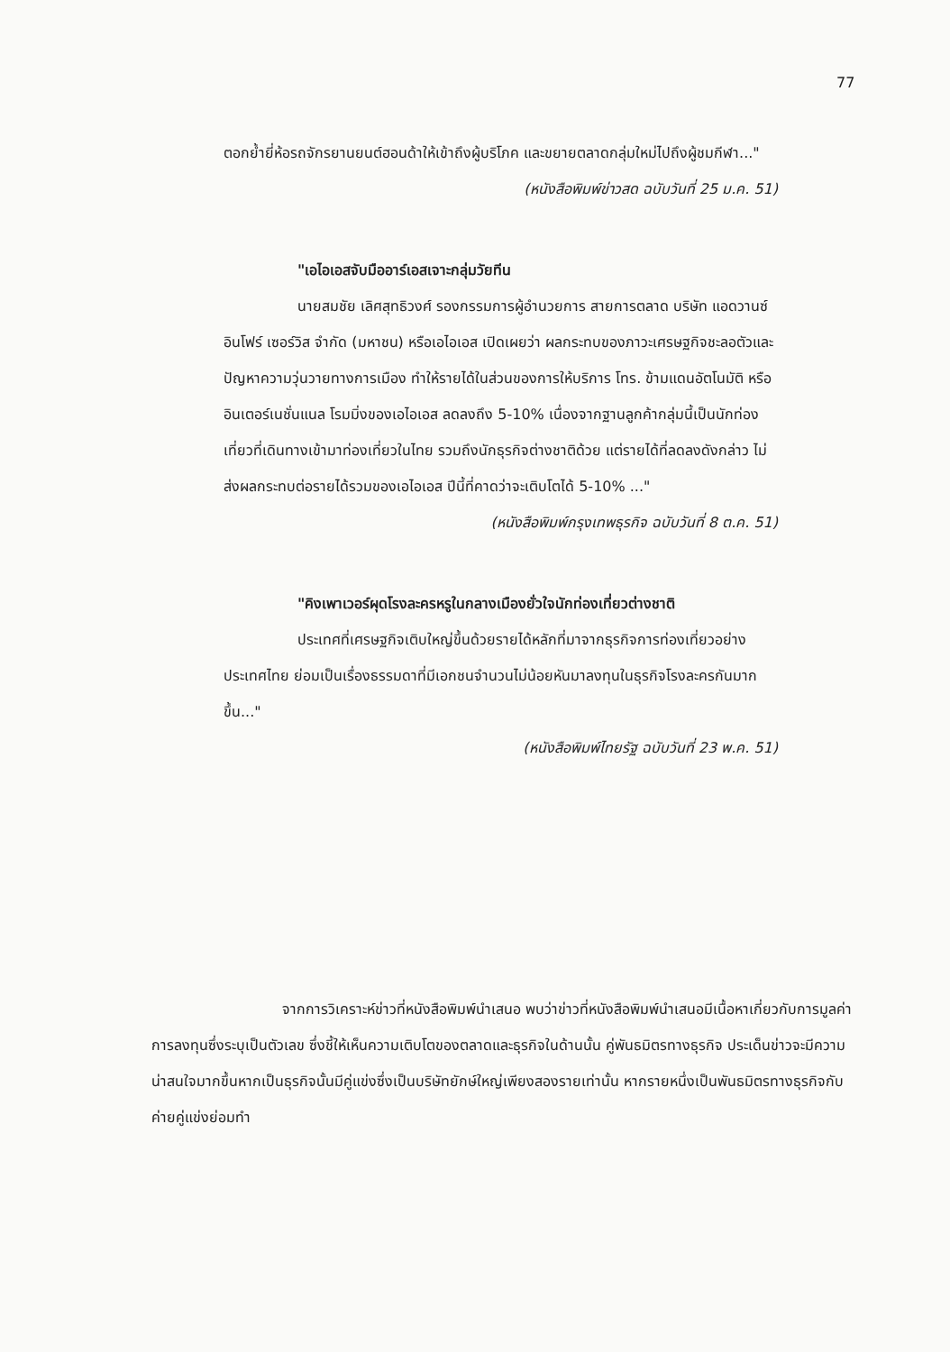77
ตอกย้ำยี่ห้อรถจักรยานยนต์ฮอนด้าให้เข้าถึงผู้บริโภค และขยายตลาดกลุ่มใหม่ไปถึงผู้ชมกีฬา..."
(หนังสือพิมพ์ข่าวสด ฉบับวันที่ 25 ม.ค. 51)
"เอไอเอสจับมืออาร์เอสเจาะกลุ่มวัยทีน
นายสมชัย เลิศสุทธิวงศ์ รองกรรมการผู้อำนวยการ สายการตลาด บริษัท แอดวานซ์ อินโฟร์ เซอร์วิส จำกัด (มหาชน) หรือเอไอเอส เปิดเผยว่า ผลกระทบของภาวะเศรษฐกิจชะลอตัวและปัญหาความวุ่นวายทางการเมือง ทำให้รายได้ในส่วนของการให้บริการ โทร. ข้ามแดนอัตโนมัติ หรืออินเตอร์เนชั่นแนล โรมมิ่งของเอไอเอส ลดลงถึง 5-10% เนื่องจากฐานลูกค้ากลุ่มนี้เป็นนักท่องเที่ยวที่เดินทางเข้ามาท่องเที่ยวในไทย รวมถึงนักธุรกิจต่างชาติด้วย แต่รายได้ที่ลดลงดังกล่าว ไม่ส่งผลกระทบต่อรายได้รวมของเอไอเอส ปีนี้ที่คาดว่าจะเติบโตได้ 5-10% ..."
(หนังสือพิมพ์กรุงเทพธุรกิจ ฉบับวันที่ 8 ต.ค. 51)
"คิงเพาเวอร์ผุดโรงละครหรูในกลางเมืองยั่วใจนักท่องเที่ยวต่างชาติ
ประเทศที่เศรษฐกิจเติบใหญ่ขึ้นด้วยรายได้หลักที่มาจากธุรกิจการท่องเที่ยวอย่างประเทศไทย ย่อมเป็นเรื่องธรรมดาที่มีเอกชนจำนวนไม่น้อยหันมาลงทุนในธุรกิจโรงละครกันมากขึ้น..."
(หนังสือพิมพ์ไทยรัฐ ฉบับวันที่ 23 พ.ค. 51)
จากการวิเคราะห์ข่าวที่หนังสือพิมพ์นำเสนอ พบว่าข่าวที่หนังสือพิมพ์นำเสนอมีเนื้อหาเกี่ยวกับการมูลค่าการลงทุนซึ่งระบุเป็นตัวเลข ซึ่งชี้ให้เห็นความเติบโตของตลาดและธุรกิจในด้านนั้น คู่พันธมิตรทางธุรกิจ ประเด็นข่าวจะมีความน่าสนใจมากขึ้นหากเป็นธุรกิจนั้นมีคู่แข่งซึ่งเป็นบริษัทยักษ์ใหญ่เพียงสองรายเท่านั้น หากรายหนึ่งเป็นพันธมิตรทางธุรกิจกับค่ายคู่แข่งย่อมทำ